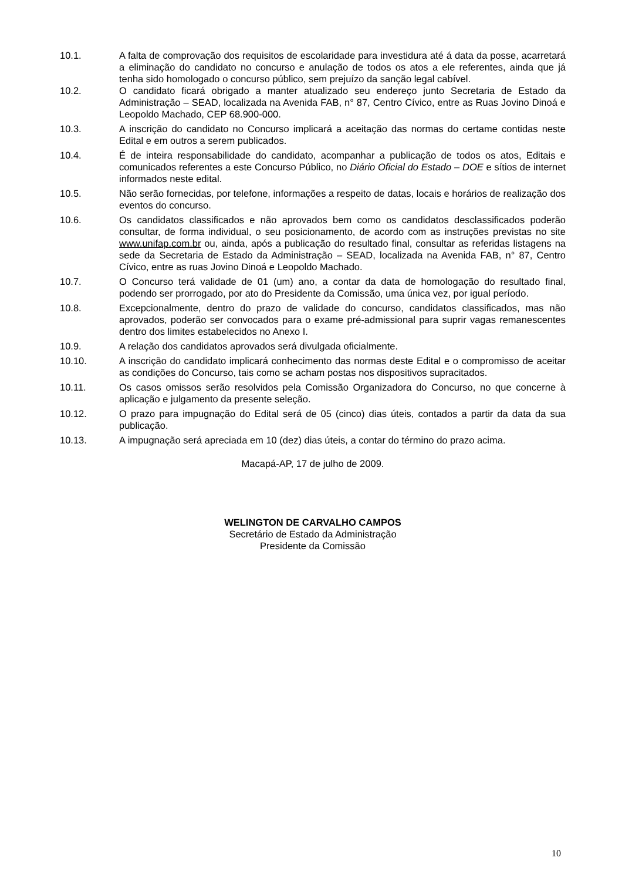10.1. A falta de comprovação dos requisitos de escolaridade para investidura até á data da posse, acarretará a eliminação do candidato no concurso e anulação de todos os atos a ele referentes, ainda que já tenha sido homologado o concurso público, sem prejuízo da sanção legal cabível.
10.2. O candidato ficará obrigado a manter atualizado seu endereço junto Secretaria de Estado da Administração – SEAD, localizada na Avenida FAB, n° 87, Centro Cívico, entre as Ruas Jovino Dinoá e Leopoldo Machado, CEP 68.900-000.
10.3. A inscrição do candidato no Concurso implicará a aceitação das normas do certame contidas neste Edital e em outros a serem publicados.
10.4. É de inteira responsabilidade do candidato, acompanhar a publicação de todos os atos, Editais e comunicados referentes a este Concurso Público, no Diário Oficial do Estado – DOE e sítios de internet informados neste edital.
10.5. Não serão fornecidas, por telefone, informações a respeito de datas, locais e horários de realização dos eventos do concurso.
10.6. Os candidatos classificados e não aprovados bem como os candidatos desclassificados poderão consultar, de forma individual, o seu posicionamento, de acordo com as instruções previstas no site www.unifap.com.br ou, ainda, após a publicação do resultado final, consultar as referidas listagens na sede da Secretaria de Estado da Administração – SEAD, localizada na Avenida FAB, n° 87, Centro Cívico, entre as ruas Jovino Dinoá e Leopoldo Machado.
10.7. O Concurso terá validade de 01 (um) ano, a contar da data de homologação do resultado final, podendo ser prorrogado, por ato do Presidente da Comissão, uma única vez, por igual período.
10.8. Excepcionalmente, dentro do prazo de validade do concurso, candidatos classificados, mas não aprovados, poderão ser convocados para o exame pré-admissional para suprir vagas remanescentes dentro dos limites estabelecidos no Anexo I.
10.9. A relação dos candidatos aprovados será divulgada oficialmente.
10.10. A inscrição do candidato implicará conhecimento das normas deste Edital e o compromisso de aceitar as condições do Concurso, tais como se acham postas nos dispositivos supracitados.
10.11. Os casos omissos serão resolvidos pela Comissão Organizadora do Concurso, no que concerne à aplicação e julgamento da presente seleção.
10.12. O prazo para impugnação do Edital será de 05 (cinco) dias úteis, contados a partir da data da sua publicação.
10.13. A impugnação será apreciada em 10 (dez) dias úteis, a contar do término do prazo acima.
Macapá-AP, 17 de julho de 2009.
WELINGTON DE CARVALHO CAMPOS
Secretário de Estado da Administração
Presidente da Comissão
10